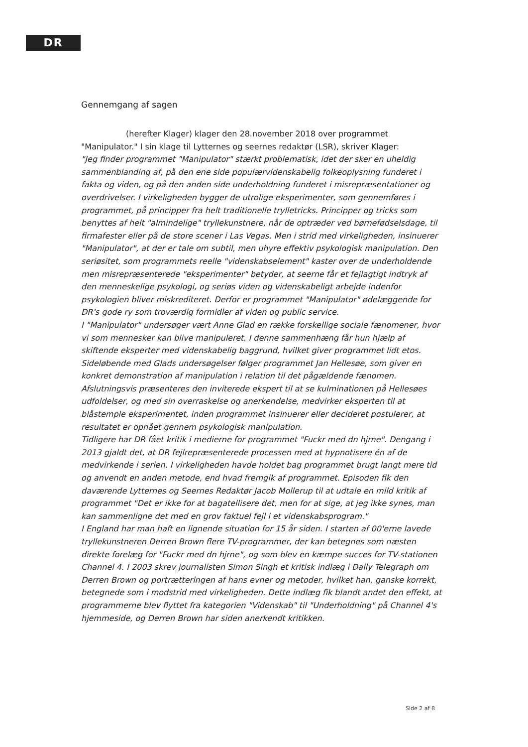DR
Gennemgang af sagen
(herefter Klager) klager den 28.november 2018 over programmet "Manipulator." I sin klage til Lytternes og seernes redaktør (LSR), skriver Klager:
"Jeg finder programmet "Manipulator" stærkt problematisk, idet der sker en uheldig sammenblanding af, på den ene side populærvidenskabelig folkeoplysning funderet i fakta og viden, og på den anden side underholdning funderet i misrepræsentationer og overdrivelser. I virkeligheden bygger de utrolige eksperimenter, som gennemføres i programmet, på principper fra helt traditionelle trylletricks. Principper og tricks som benyttes af helt "almindelige" tryllekunstnere, når de optræder ved børnefødselsdage, til firmafester eller på de store scener i Las Vegas. Men i strid med virkeligheden, insinuerer "Manipulator", at der er tale om subtil, men uhyre effektiv psykologisk manipulation. Den seriøsitet, som programmets reelle "videnskabselement" kaster over de underholdende men misrepræsenterede "eksperimenter" betyder, at seerne får et fejlagtigt indtryk af den menneskelige psykologi, og seriøs viden og videnskabeligt arbejde indenfor psykologien bliver miskrediteret. Derfor er programmet "Manipulator" ødelæggende for DR's gode ry som troværdig formidler af viden og public service.
I "Manipulator" undersøger vært Anne Glad en række forskellige sociale fænomener, hvor vi som mennesker kan blive manipuleret. I denne sammenhæng får hun hjælp af skiftende eksperter med videnskabelig baggrund, hvilket giver programmet lidt etos. Sideløbende med Glads undersøgelser følger programmet Jan Hellesøe, som giver en konkret demonstration af manipulation i relation til det pågældende fænomen. Afslutningsvis præsenteres den inviterede ekspert til at se kulminationen på Hellesøes udfoldelser, og med sin overraskelse og anerkendelse, medvirker eksperten til at blåstemple eksperimentet, inden programmet insinuerer eller decideret postulerer, at resultatet er opnået gennem psykologisk manipulation.
Tidligere har DR fået kritik i medierne for programmet "Fuckr med dn hjrne". Dengang i 2013 gjaldt det, at DR fejlrepræsenterede processen med at hypnotisere én af de medvirkende i serien. I virkeligheden havde holdet bag programmet brugt langt mere tid og anvendt en anden metode, end hvad fremgik af programmet. Episoden fik den daværende Lytternes og Seernes Redaktør Jacob Mollerup til at udtale en mild kritik af programmet "Det er ikke for at bagatellisere det, men for at sige, at jeg ikke synes, man kan sammenligne det med en grov faktuel fejl i et videnskabsprogram."
I England har man haft en lignende situation for 15 år siden. I starten af 00'erne lavede tryllekunstneren Derren Brown flere TV-programmer, der kan betegnes som næsten direkte forelæg for "Fuckr med dn hjrne", og som blev en kæmpe succes for TV-stationen Channel 4. I 2003 skrev journalisten Simon Singh et kritisk indlæg i Daily Telegraph om Derren Brown og portrætteringen af hans evner og metoder, hvilket han, ganske korrekt, betegnede som i modstrid med virkeligheden. Dette indlæg fik blandt andet den effekt, at programmerne blev flyttet fra kategorien "Videnskab" til "Underholdning" på Channel 4's hjemmeside, og Derren Brown har siden anerkendt kritikken.
Side 2 af 8